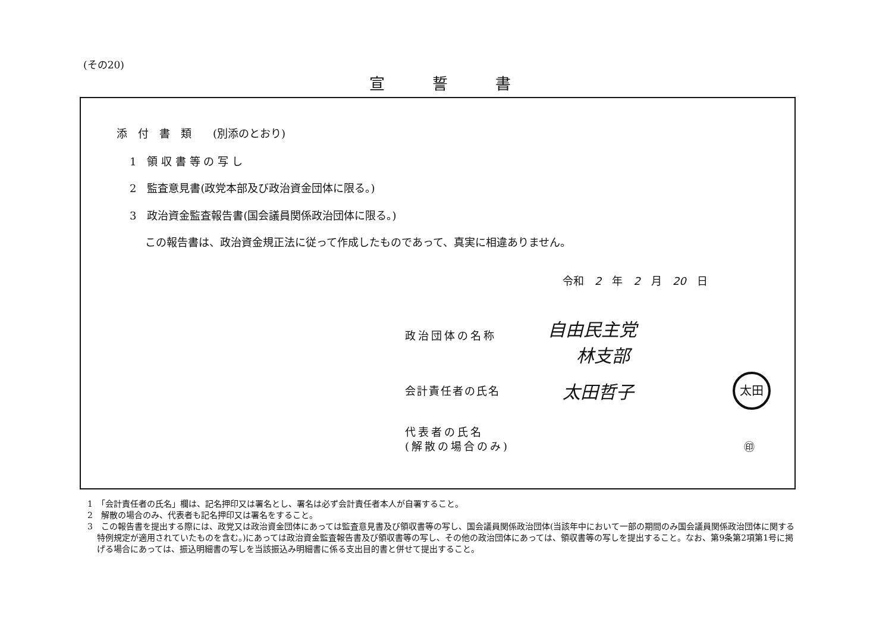(その20)
宣誓書
添　付　書　類　　(別添のとおり)
1　領 収 書 等 の 写 し
2　監査意見書(政党本部及び政治資金団体に限る。)
3　政治資金監査報告書(国会議員関係政治団体に限る。)
この報告書は、政治資金規正法に従って作成したものであって、真実に相違ありません。
令和　2　年　2　月　20　日
政治団体の名称
自由民主党
林支部
会計責任者の氏名 太田哲子 太田
代表者の氏名
(解散の場合のみ)
㊞
1　「会計責任者の氏名」欄は、記名押印又は署名とし、署名は必ず会計責任者本人が自署すること。
2　解散の場合のみ、代表者も記名押印又は署名をすること。
3　この報告書を提出する際には、政党又は政治資金団体にあっては監査意見書及び領収書等の写し、国会議員関係政治団体(当該年中において一部の期間のみ国会議員関係政治団体に関する特例規定が適用されていたものを含む。)にあっては政治資金監査報告書及び領収書等の写し、その他の政治団体にあっては、領収書等の写しを提出すること。なお、第9条第2項第1号に掲げる場合にあっては、振込明細書の写しを当該振込み明細書に係る支出目的書と併せて提出すること。